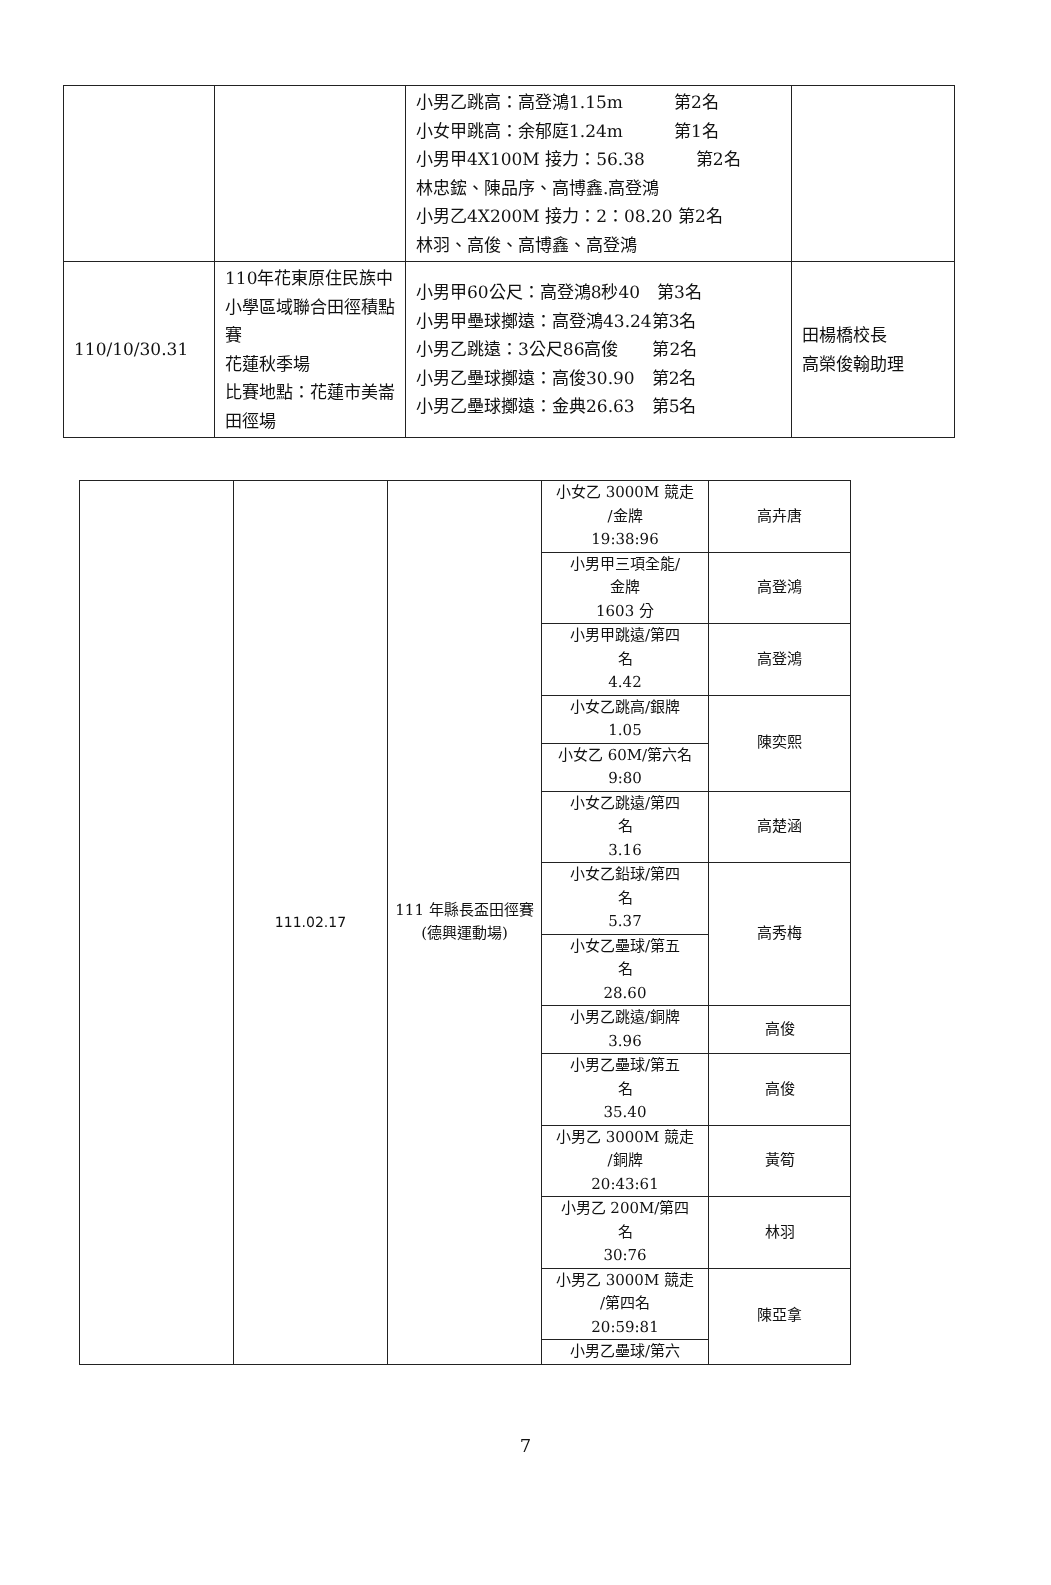| | | 小男乙跳高：高登鴻1.15m 第2名 小女甲跳高：余郁庭1.24m 第1名 小男甲4X100M 接力：56.38 第2名 林忠鋐、陳品序、高博鑫.高登鴻 小男乙4X200M 接力：2：08.20 第2名 林羽、高俊、高博鑫、高登鴻 | |
| 110/10/30.31 | 110年花東原住民族中小學區域聯合田徑積點賽 花蓮秋季場 比賽地點：花蓮市美崙田徑場 | 小男甲60公尺：高登鴻8秒40 第3名 小男甲壘球擲遠：高登鴻43.24第3名 小男乙跳遠：3公尺86高俊 第2名 小男乙壘球擲遠：高俊30.90 第2名 小男乙壘球擲遠：金典26.63 第5名 | 田楊橋校長 高榮俊翰助理 |
| | 111.02.17 | 111 年縣長盃田徑賽 (德興運動場) | 小女乙 3000M 競走 /金牌 19:38:96 | 高卉唐 |
| | | | 小男甲三項全能/ 金牌 1603 分 | 高登鴻 |
| | | | 小男甲跳遠/第四 名 4.42 | 高登鴻 |
| | | | 小女乙跳高/銀牌 1.05 | 陳奕熙 |
| | | | 小女乙 60M/第六名 9:80 | |
| | | | 小女乙跳遠/第四 名 3.16 | 高楚涵 |
| | | | 小女乙鉛球/第四 名 5.37 | 高秀梅 |
| | | | 小女乙壘球/第五 名 28.60 | |
| | | | 小男乙跳遠/銅牌 3.96 | 高俊 |
| | | | 小男乙壘球/第五 名 35.40 | 高俊 |
| | | | 小男乙 3000M 競走 /銅牌 20:43:61 | 黃筍 |
| | | | 小男乙 200M/第四 名 30:76 | 林羽 |
| | | | 小男乙 3000M 競走 /第四名 20:59:81 | 陳亞拿 |
| | | | 小男乙壘球/第六 | |
7